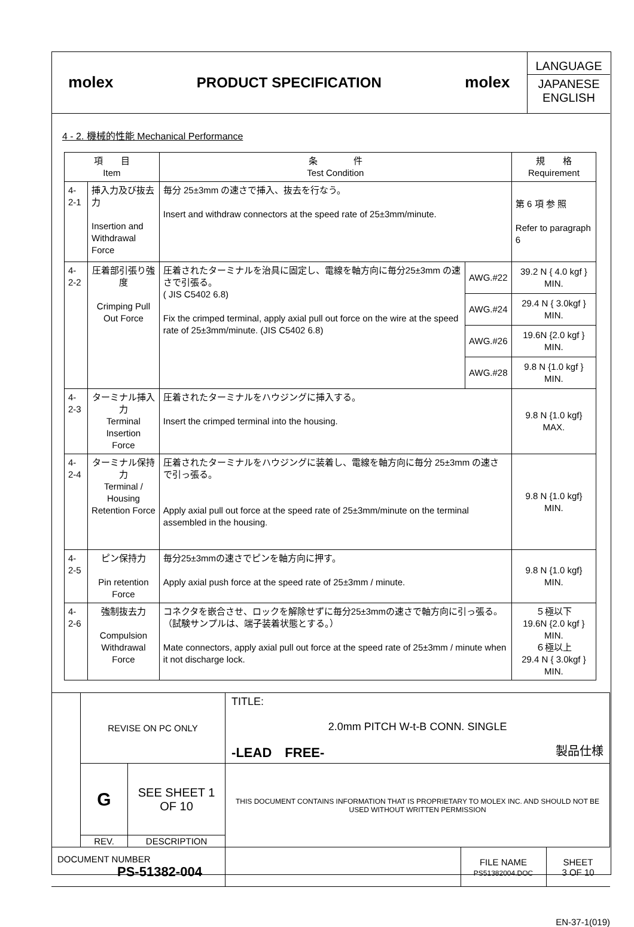| molex | PRODUCT SPECIFICATION | molex | LANGUAGE JAPANESE ENGLISH |
4 - 2. 機械的性能 Mechanical Performance
| 項 目 Item | | 条 件 Test Condition | | 規 格 Requirement |
| --- | --- | --- | --- | --- |
| 4-2-1 | 挿入力及び抜去力 Insertion and Withdrawal Force | 毎分 25±3mm の速さで挿入、抜去を行なう。 Insert and withdraw connectors at the speed rate of 25±3mm/minute. | | 第 6 項 参 照 Refer to paragraph 6 |
| 4-2-2 | 圧着部引張り強度 Crimping Pull Out Force | 圧着されたターミナルを治具に固定し、電線を軸方向に毎分25±3mm の速さで引張る。 ( JIS C5402 6.8) Fix the crimped terminal, apply axial pull out force on the wire at the speed rate of 25±3mm/minute. (JIS C5402 6.8) | AWG.#22 | 39.2 N { 4.0 kgf } MIN. |
| | | | AWG.#24 | 29.4 N { 3.0kgf } MIN. |
| | | | AWG.#26 | 19.6N {2.0 kgf } MIN. |
| | | | AWG.#28 | 9.8 N {1.0 kgf } MIN. |
| 4-2-3 | ターミナル挿入力 Terminal Insertion Force | 圧着されたターミナルをハウジングに挿入する。 Insert the crimped terminal into the housing. | | 9.8 N {1.0 kgf} MAX. |
| 4-2-4 | ターミナル保持力 Terminal / Housing Retention Force | 圧着されたターミナルをハウジングに装着し、電線を軸方向に毎分 25±3mm の速さで引っ張る。 Apply axial pull out force at the speed rate of 25±3mm/minute on the terminal assembled in the housing. | | 9.8 N {1.0 kgf} MIN. |
| 4-2-5 | ピン保持力 Pin retention Force | 毎分25±3mmの速さでピンを軸方向に押す。 Apply axial push force at the speed rate of 25±3mm / minute. | | 9.8 N {1.0 kgf} MIN. |
| 4-2-6 | 強制抜去力 Compulsion Withdrawal Force | コネクタを嵌合させ、ロックを解除せずに毎分25±3mmの速さで軸方向に引っ張る。（試験サンプルは、端子装着状態とする。） Mate connectors, apply axial pull out force at the speed rate of 25±3mm / minute when it not discharge lock. | | ５極以下 19.6N {2.0 kgf } MIN. ６極以上 29.4 N { 3.0kgf } MIN. |
| | REVISE ON PC ONLY | | TITLE: 2.0mm PITCH W-t-B CONN. SINGLE -LEAD FREE- 製品仕様 | | |
| | G | SEE SHEET 1 OF 10 | THIS DOCUMENT CONTAINS INFORMATION THAT IS PROPRIETARY TO MOLEX INC. AND SHOULD NOT BE USED WITHOUT WRITTEN PERMISSION | | |
| | REV. | DESCRIPTION | | | |
| DOCUMENT NUMBER PS-51382-004 | | | | FILE NAME PS51382004.DOC | SHEET 3 OF 10 |
EN-37-1(019)